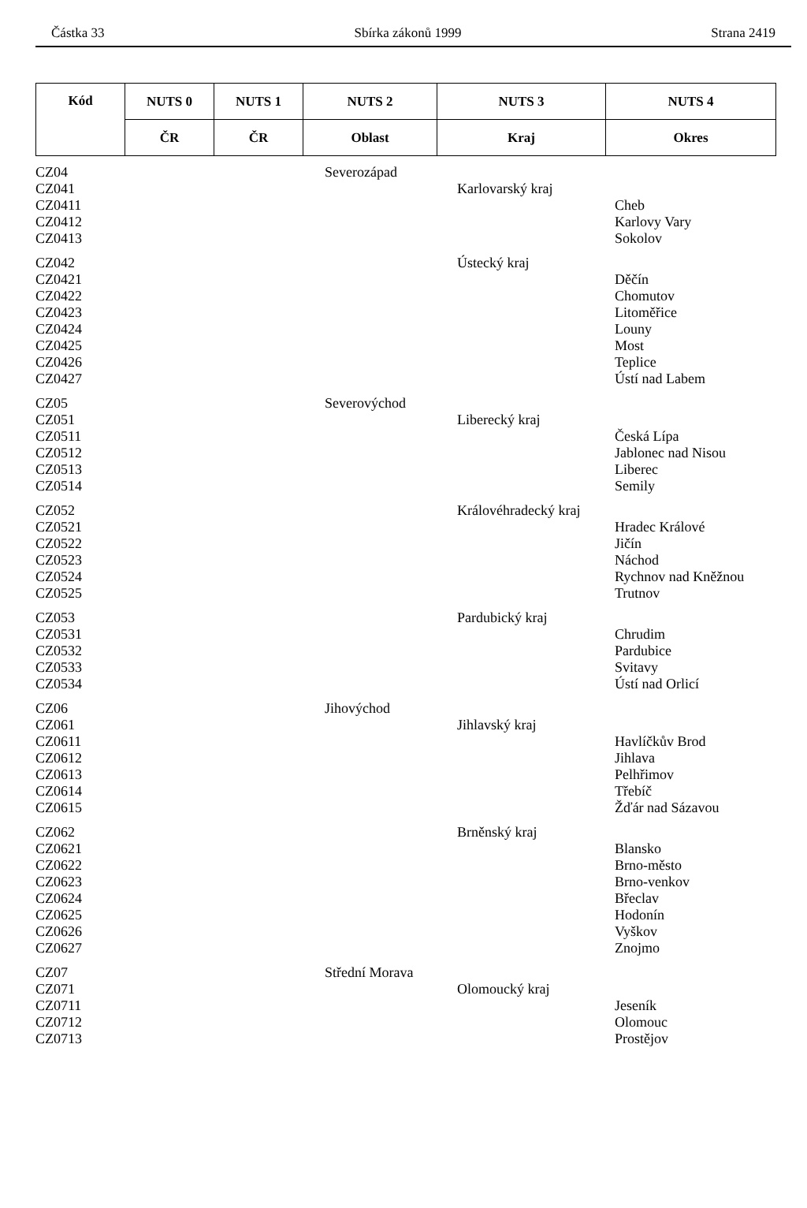Částka 33 Sbírka zákonů 1999 Strana 2419
| Kód | NUTS 0 | NUTS 1 | NUTS 2 | NUTS 3 | NUTS 4 |
| --- | --- | --- | --- | --- | --- |
| | ČR | ČR | Oblast | Kraj | Okres |
| CZ04 | Severozápad | | |
| CZ041 | | Karlovarský kraj | |
| CZ0411 | | | Cheb |
| CZ0412 | | | Karlovy Vary |
| CZ0413 | | | Sokolov |
| CZ042 | | Ústecký kraj | |
| CZ0421 | | | Děčín |
| CZ0422 | | | Chomutov |
| CZ0423 | | | Litoměřice |
| CZ0424 | | | Louny |
| CZ0425 | | | Most |
| CZ0426 | | | Teplice |
| CZ0427 | | | Ústí nad Labem |
| CZ05 | Severovýchod | | |
| CZ051 | | Liberecký kraj | |
| CZ0511 | | | Česká Lípa |
| CZ0512 | | | Jablonec nad Nisou |
| CZ0513 | | | Liberec |
| CZ0514 | | | Semily |
| CZ052 | | Královéhradecký kraj | |
| CZ0521 | | | Hradec Králové |
| CZ0522 | | | Jičín |
| CZ0523 | | | Náchod |
| CZ0524 | | | Rychnov nad Kněžnou |
| CZ0525 | | | Trutnov |
| CZ053 | | Pardubický kraj | |
| CZ0531 | | | Chrudim |
| CZ0532 | | | Pardubice |
| CZ0533 | | | Svitavy |
| CZ0534 | | | Ústí nad Orlicí |
| CZ06 | Jihovýchod | | |
| CZ061 | | Jihlavský kraj | |
| CZ0611 | | | Havlíčkův Brod |
| CZ0612 | | | Jihlava |
| CZ0613 | | | Pelhřimov |
| CZ0614 | | | Třebíč |
| CZ0615 | | | Žďár nad Sázavou |
| CZ062 | | Brněnský kraj | |
| CZ0621 | | | Blansko |
| CZ0622 | | | Brno-město |
| CZ0623 | | | Brno-venkov |
| CZ0624 | | | Břeclav |
| CZ0625 | | | Hodonín |
| CZ0626 | | | Vyškov |
| CZ0627 | | | Znojmo |
| CZ07 | Střední Morava | | |
| CZ071 | | Olomoucký kraj | |
| CZ0711 | | | Jeseník |
| CZ0712 | | | Olomouc |
| CZ0713 | | | Prostějov |